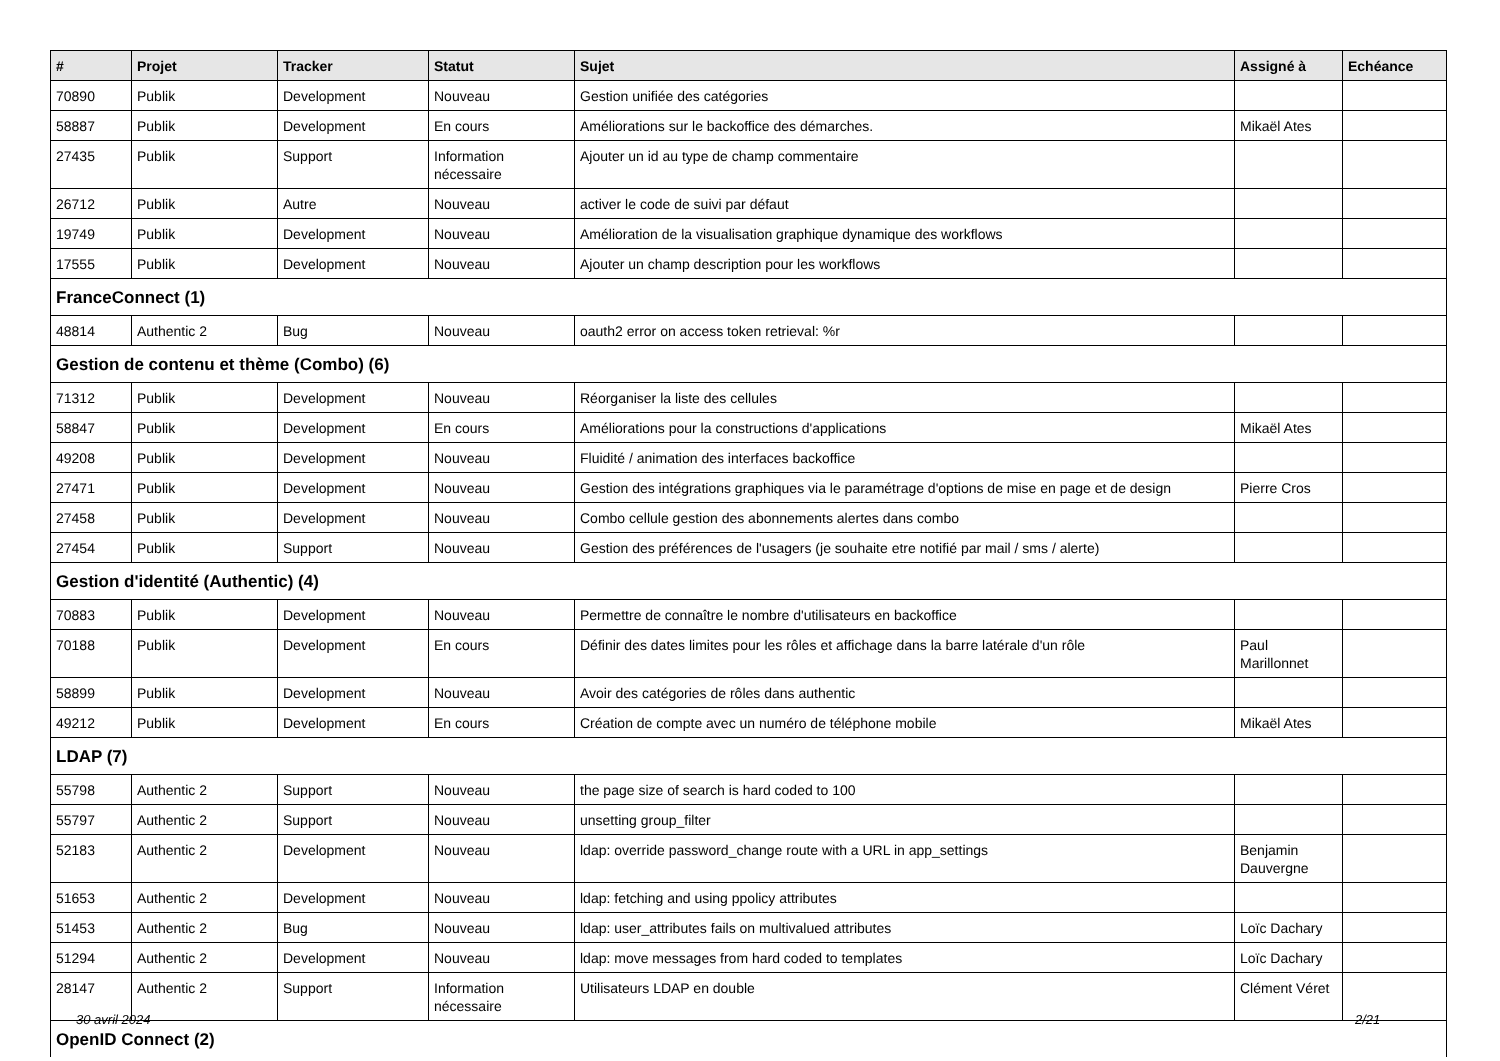| # | Projet | Tracker | Statut | Sujet | Assigné à | Echéance |
| --- | --- | --- | --- | --- | --- | --- |
| 70890 | Publik | Development | Nouveau | Gestion unifiée des catégories | | |
| 58887 | Publik | Development | En cours | Améliorations sur le backoffice des démarches. | Mikaël Ates | |
| 27435 | Publik | Support | Information nécessaire | Ajouter un id au type de champ commentaire | | |
| 26712 | Publik | Autre | Nouveau | activer le code de suivi par défaut | | |
| 19749 | Publik | Development | Nouveau | Amélioration de la visualisation graphique dynamique des workflows | | |
| 17555 | Publik | Development | Nouveau | Ajouter un champ description pour les workflows | | |
| FranceConnect (1) | | | | | | |
| 48814 | Authentic 2 | Bug | Nouveau | oauth2 error on access token retrieval: %r | | |
| Gestion de contenu et thème (Combo) (6) | | | | | | |
| 71312 | Publik | Development | Nouveau | Réorganiser la liste des cellules | | |
| 58847 | Publik | Development | En cours | Améliorations pour la constructions d'applications | Mikaël Ates | |
| 49208 | Publik | Development | Nouveau | Fluidité / animation des interfaces backoffice | | |
| 27471 | Publik | Development | Nouveau | Gestion des intégrations graphiques via le paramétrage d'options de mise en page et de design | Pierre Cros | |
| 27458 | Publik | Development | Nouveau | Combo cellule gestion des abonnements alertes dans combo | | |
| 27454 | Publik | Support | Nouveau | Gestion des préférences de l'usagers (je souhaite etre notifié par mail / sms / alerte) | | |
| Gestion d'identité (Authentic) (4) | | | | | | |
| 70883 | Publik | Development | Nouveau | Permettre de connaître le nombre d'utilisateurs en backoffice | | |
| 70188 | Publik | Development | En cours | Définir des dates limites pour les rôles et affichage dans la barre latérale d'un rôle | Paul Marillonnet | |
| 58899 | Publik | Development | Nouveau | Avoir des catégories de rôles dans authentic | | |
| 49212 | Publik | Development | En cours | Création de compte avec un numéro de téléphone mobile | Mikaël Ates | |
| LDAP (7) | | | | | | |
| 55798 | Authentic 2 | Support | Nouveau | the page size of search is hard coded to 100 | | |
| 55797 | Authentic 2 | Support | Nouveau | unsetting group_filter | | |
| 52183 | Authentic 2 | Development | Nouveau | ldap: override password_change route with a URL in app_settings | Benjamin Dauvergne | |
| 51653 | Authentic 2 | Development | Nouveau | ldap: fetching and using ppolicy attributes | | |
| 51453 | Authentic 2 | Bug | Nouveau | ldap: user_attributes fails on multivalued attributes | Loïc Dachary | |
| 51294 | Authentic 2 | Development | Nouveau | ldap: move messages from hard coded to templates | Loïc Dachary | |
| 28147 | Authentic 2 | Support | Information nécessaire | Utilisateurs LDAP en double | Clément Véret | |
| OpenID Connect (2) | | | | | | |
30 avril 2024 2/21